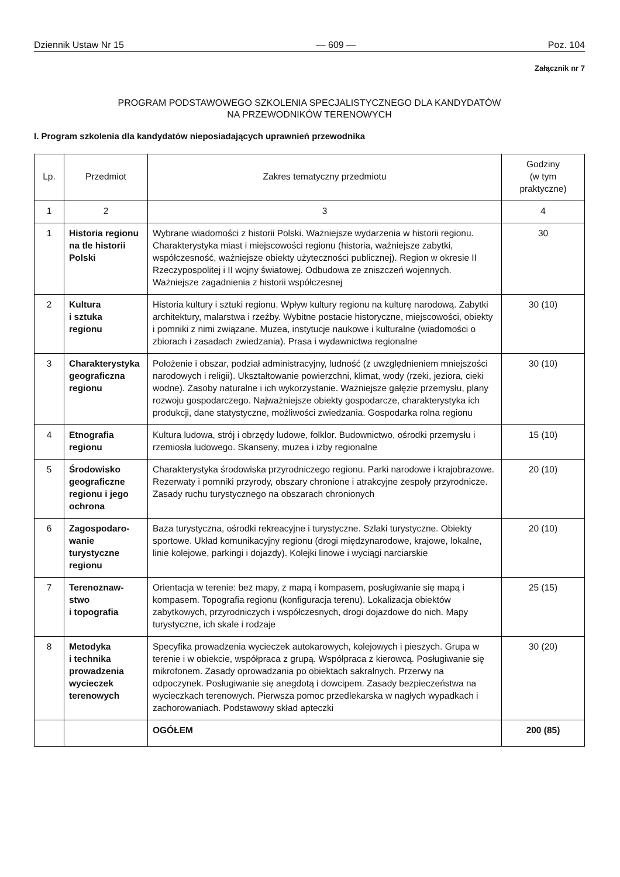Dziennik Ustaw Nr 15 — 609 — Poz. 104
Załącznik nr 7
PROGRAM PODSTAWOWEGO SZKOLENIA SPECJALISTYCZNEGO DLA KANDYDATÓW
NA PRZEWODNIKÓW TERENOWYCH
I. Program szkolenia dla kandydatów nieposiadających uprawnień przewodnika
| Lp. | Przedmiot | Zakres tematyczny przedmiotu | Godziny (w tym praktyczne) |
| --- | --- | --- | --- |
| 1 | 2 | 3 | 4 |
| 1 | Historia regionu na tle historii Polski | Wybrane wiadomości z historii Polski. Ważniejsze wydarzenia w historii regionu. Charakterystyka miast i miejscowości regionu (historia, ważniejsze zabytki, współczesność, ważniejsze obiekty użyteczności publicznej). Region w okresie II Rzeczypospolitej i II wojny światowej. Odbudowa ze zniszczeń wojennych. Ważniejsze zagadnienia z historii współczesnej | 30 |
| 2 | Kultura i sztuka regionu | Historia kultury i sztuki regionu. Wpływ kultury regionu na kulturę narodową. Zabytki architektury, malarstwa i rzeźby. Wybitne postacie historyczne, miejscowości, obiekty i pomniki z nimi związane. Muzea, instytucje naukowe i kulturalne (wiadomości o zbiorach i zasadach zwiedzania). Prasa i wydawnictwa regionalne | 30 (10) |
| 3 | Charakterystyka geograficzna regionu | Położenie i obszar, podział administracyjny, ludność (z uwzględnieniem mniejszości narodowych i religii). Ukształtowanie powierzchni, klimat, wody (rzeki, jeziora, cieki wodne). Zasoby naturalne i ich wykorzystanie. Ważniejsze gałęzie przemysłu, plany rozwoju gospodarczego. Najważniejsze obiekty gospodarcze, charakterystyka ich produkcji, dane statystyczne, możliwości zwiedzania. Gospodarka rolna regionu | 30 (10) |
| 4 | Etnografia regionu | Kultura ludowa, strój i obrzędy ludowe, folklor. Budownictwo, ośrodki przemysłu i rzemiosła ludowego. Skanseny, muzea i izby regionalne | 15 (10) |
| 5 | Środowisko geograficzne regionu i jego ochrona | Charakterystyka środowiska przyrodniczego regionu. Parki narodowe i krajobrazowe. Rezerwaty i pomniki przyrody, obszary chronione i atrakcyjne zespoły przyrodnicze. Zasady ruchu turystycznego na obszarach chronionych | 20 (10) |
| 6 | Zagospodaro-wanie turystyczne regionu | Baza turystyczna, ośrodki rekreacyjne i turystyczne. Szlaki turystyczne. Obiekty sportowe. Układ komunikacyjny regionu (drogi międzynarodowe, krajowe, lokalne, linie kolejowe, parkingi i dojazdy). Kolejki linowe i wyciągi narciarskie | 20 (10) |
| 7 | Terenoznaw-stwo i topografia | Orientacja w terenie: bez mapy, z mapą i kompasem, posługiwanie się mapą i kompasem. Topografia regionu (konfiguracja terenu). Lokalizacja obiektów zabytkowych, przyrodniczych i współczesnych, drogi dojazdowe do nich. Mapy turystyczne, ich skale i rodzaje | 25 (15) |
| 8 | Metodyka i technika prowadzenia wycieczek terenowych | Specyfika prowadzenia wycieczek autokarowych, kolejowych i pieszych. Grupa w terenie i w obiekcie, współpraca z grupą. Współpraca z kierowcą. Posługiwanie się mikrofonem. Zasady oprowadzania po obiektach sakralnych. Przerwy na odpoczynek. Posługiwanie się anegdotą i dowcipem. Zasady bezpieczeństwa na wycieczkach terenowych. Pierwsza pomoc przedlekarska w nagłych wypadkach i zachorowaniach. Podstawowy skład apteczki | 30 (20) |
| | | OGÓŁEM | 200 (85) |